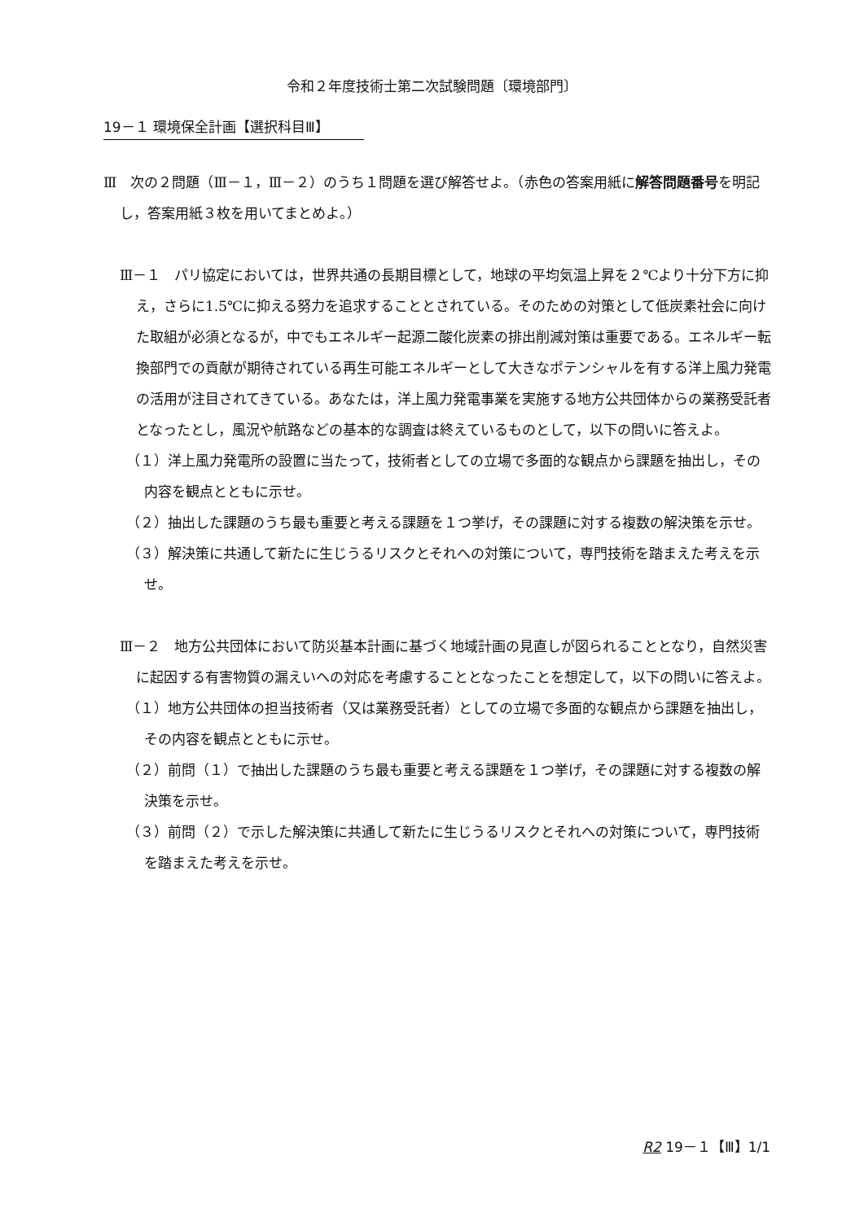令和２年度技術士第二次試験問題〔環境部門〕
19－１ 環境保全計画【選択科目Ⅲ】
Ⅲ　次の２問題（Ⅲ－１，Ⅲ－２）のうち１問題を選び解答せよ。（赤色の答案用紙に解答問題番号を明記し，答案用紙３枚を用いてまとめよ。）
Ⅲ－１　パリ協定においては，世界共通の長期目標として，地球の平均気温上昇を２℃より十分下方に抑え，さらに1.5℃に抑える努力を追求することとされている。そのための対策として低炭素社会に向けた取組が必須となるが，中でもエネルギー起源二酸化炭素の排出削減対策は重要である。エネルギー転換部門での貢献が期待されている再生可能エネルギーとして大きなポテンシャルを有する洋上風力発電の活用が注目されてきている。あなたは，洋上風力発電事業を実施する地方公共団体からの業務受託者となったとし，風況や航路などの基本的な調査は終えているものとして，以下の問いに答えよ。
（１）洋上風力発電所の設置に当たって，技術者としての立場で多面的な観点から課題を抽出し，その内容を観点とともに示せ。
（２）抽出した課題のうち最も重要と考える課題を１つ挙げ，その課題に対する複数の解決策を示せ。
（３）解決策に共通して新たに生じうるリスクとそれへの対策について，専門技術を踏まえた考えを示せ。
Ⅲ－２　地方公共団体において防災基本計画に基づく地域計画の見直しが図られることとなり，自然災害に起因する有害物質の漏えいへの対応を考慮することとなったことを想定して，以下の問いに答えよ。
（１）地方公共団体の担当技術者（又は業務受託者）としての立場で多面的な観点から課題を抽出し，その内容を観点とともに示せ。
（２）前問（１）で抽出した課題のうち最も重要と考える課題を１つ挙げ，その課題に対する複数の解決策を示せ。
（３）前問（２）で示した解決策に共通して新たに生じうるリスクとそれへの対策について，専門技術を踏まえた考えを示せ。
R2 19－１【Ⅲ】1/1